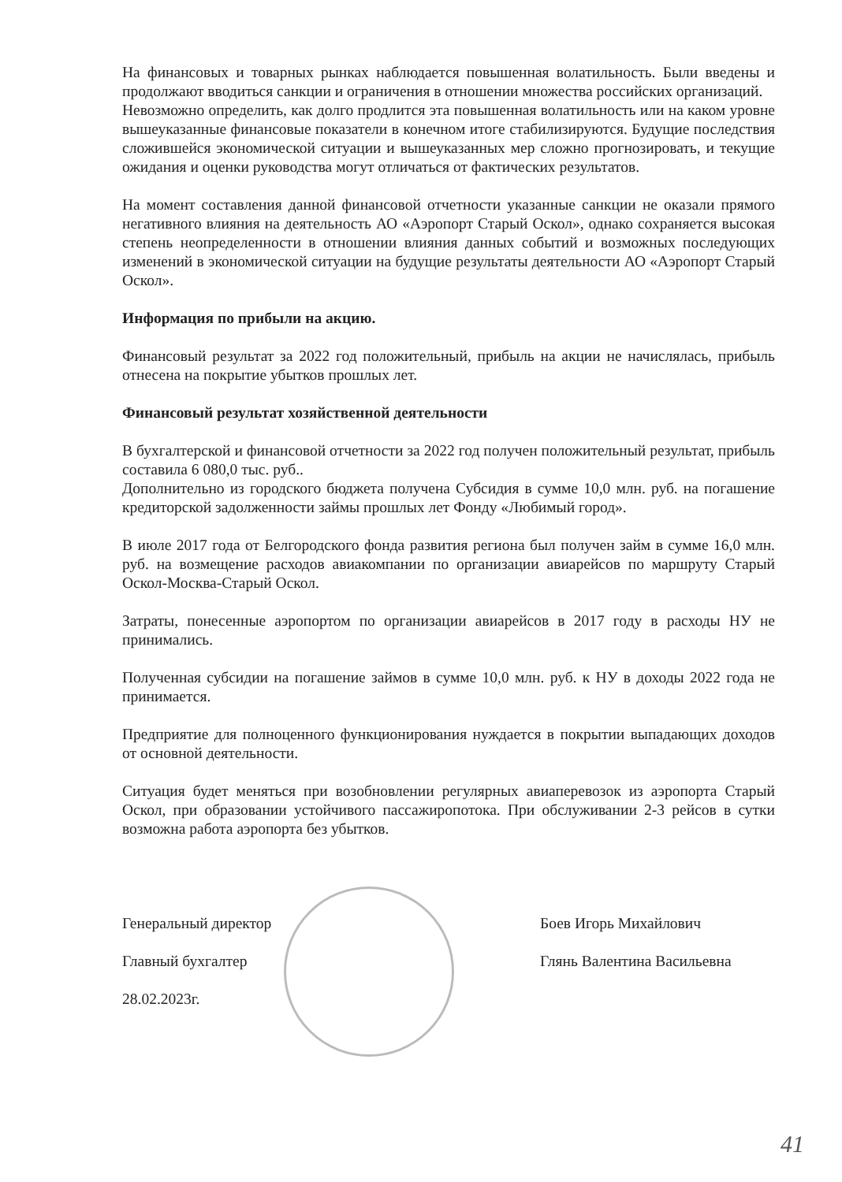На финансовых и товарных рынках наблюдается повышенная волатильность. Были введены и продолжают вводиться санкции и ограничения в отношении множества российских организаций.
Невозможно определить, как долго продлится эта повышенная волатильность или на каком уровне вышеуказанные финансовые показатели в конечном итоге стабилизируются. Будущие последствия сложившейся экономической ситуации и вышеуказанных мер сложно прогнозировать, и текущие ожидания и оценки руководства могут отличаться от фактических результатов.
На момент составления данной финансовой отчетности указанные санкции не оказали прямого негативного влияния на деятельность АО «Аэропорт Старый Оскол», однако сохраняется высокая степень неопределенности в отношении влияния данных событий и возможных последующих изменений в экономической ситуации на будущие результаты деятельности АО «Аэропорт Старый Оскол».
Информация по прибыли на акцию.
Финансовый результат за 2022 год положительный, прибыль на акции не начислялась, прибыль отнесена на покрытие убытков прошлых лет.
Финансовый результат хозяйственной деятельности
В бухгалтерской и финансовой отчетности за 2022 год получен положительный результат, прибыль составила 6 080,0 тыс. руб..
Дополнительно из городского бюджета получена Субсидия в сумме 10,0 млн. руб. на погашение кредиторской задолженности займы прошлых лет Фонду «Любимый город».
В июле 2017 года от Белгородского фонда развития региона был получен займ в сумме 16,0 млн. руб. на возмещение расходов авиакомпании по организации авиарейсов по маршруту Старый Оскол-Москва-Старый Оскол.
Затраты, понесенные аэропортом по организации авиарейсов в 2017 году в расходы НУ не принимались.
Полученная субсидии на погашение займов в сумме 10,0 млн. руб. к НУ в доходы 2022 года не принимается.
Предприятие для полноценного функционирования нуждается в покрытии выпадающих доходов от основной деятельности.
Ситуация будет меняться при возобновлении регулярных авиаперевозок из аэропорта Старый Оскол, при образовании устойчивого пассажиропотока. При обслуживании 2-3 рейсов в сутки возможна работа аэропорта без убытков.
Генеральный директор Боев Игорь Михайлович
Главный бухгалтер Глянь Валентина Васильевна
28.02.2023г.
41